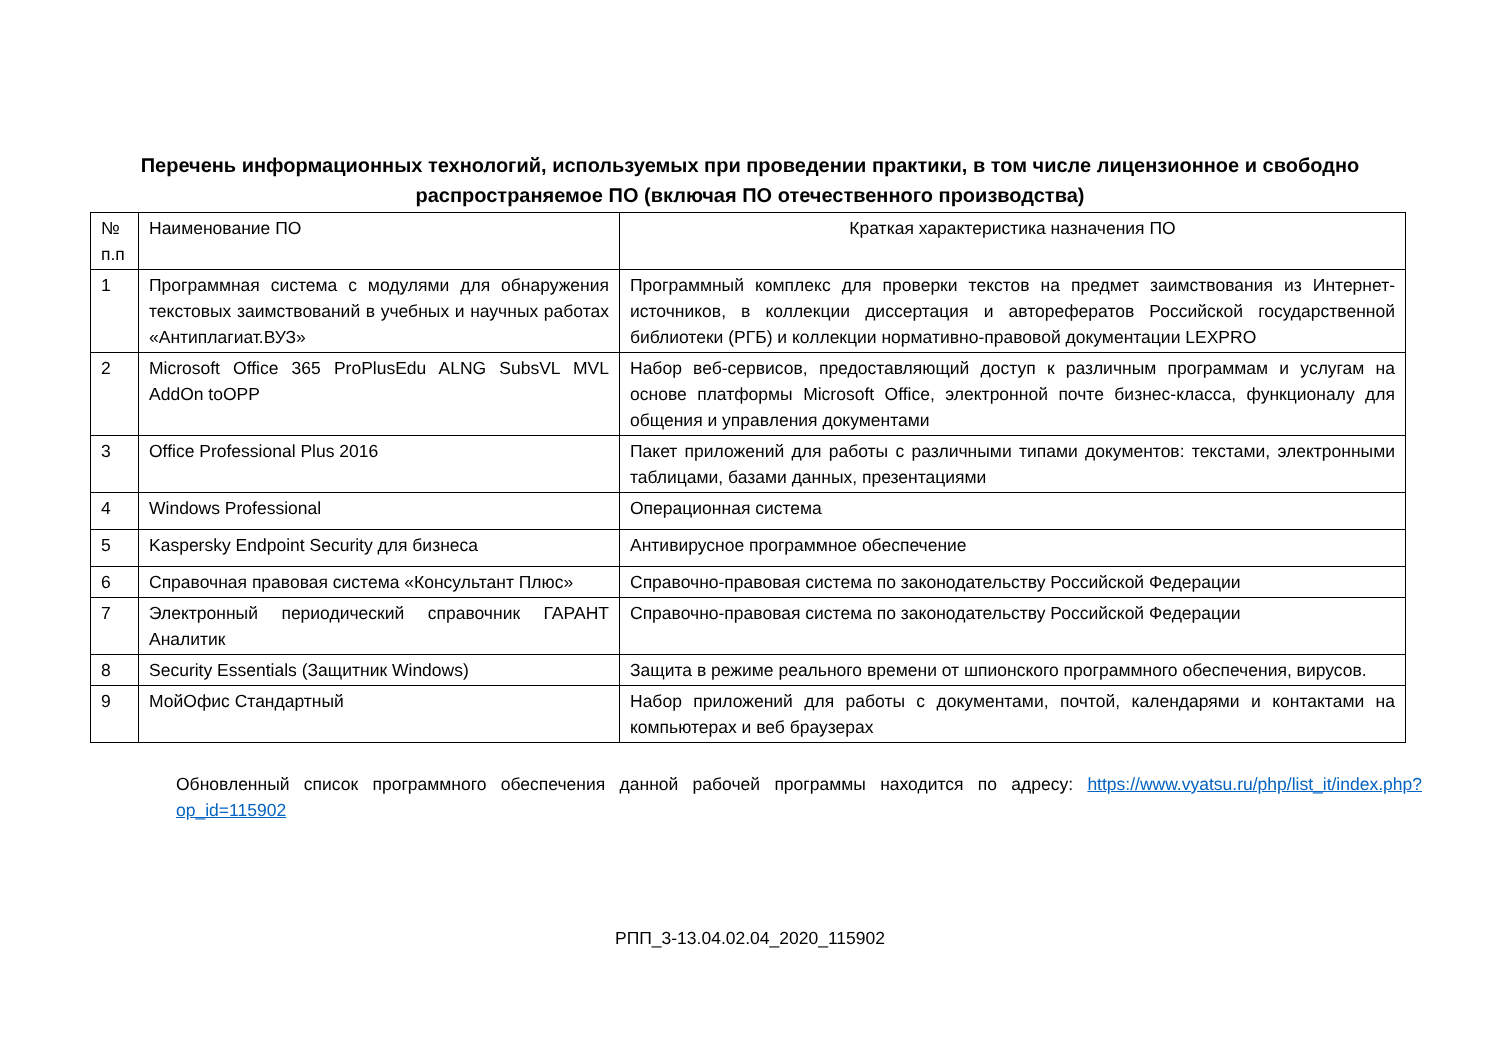Перечень информационных технологий, используемых при проведении практики, в том числе лицензионное и свободно распространяемое ПО (включая ПО отечественного производства)
| № п.п | Наименование ПО | Краткая характеристика назначения ПО |
| 1 | Программная система с модулями для обнаружения текстовых заимствований в учебных и научных работах «Антиплагиат.ВУЗ» | Программный комплекс для проверки текстов на предмет заимствования из Интернет-источников, в коллекции диссертация и авторефератов Российской государственной библиотеки (РГБ) и коллекции нормативно-правовой документации LEXPRO |
| 2 | Microsoft Office 365 ProPlusEdu ALNG SubsVL MVL AddOn toOPP | Набор веб-сервисов, предоставляющий доступ к различным программам и услугам на основе платформы Microsoft Office, электронной почте бизнес-класса, функционалу для общения и управления документами |
| 3 | Office Professional Plus 2016 | Пакет приложений для работы с различными типами документов: текстами, электронными таблицами, базами данных, презентациями |
| 4 | Windows Professional | Операционная система |
| 5 | Kaspersky Endpoint Security для бизнеса | Антивирусное программное обеспечение |
| 6 | Справочная правовая система «Консультант Плюс» | Справочно-правовая система по законодательству Российской Федерации |
| 7 | Электронный периодический справочник ГАРАНТ Аналитик | Справочно-правовая система по законодательству Российской Федерации |
| 8 | Security Essentials (Защитник Windows) | Защита в режиме реального времени от шпионского программного обеспечения, вирусов. |
| 9 | МойОфис Стандартный | Набор приложений для работы с документами, почтой, календарями и контактами на компьютерах и веб браузерах |
Обновленный список программного обеспечения данной рабочей программы находится по адресу: https://www.vyatsu.ru/php/list_it/index.php?op_id=115902
РПП_3-13.04.02.04_2020_115902